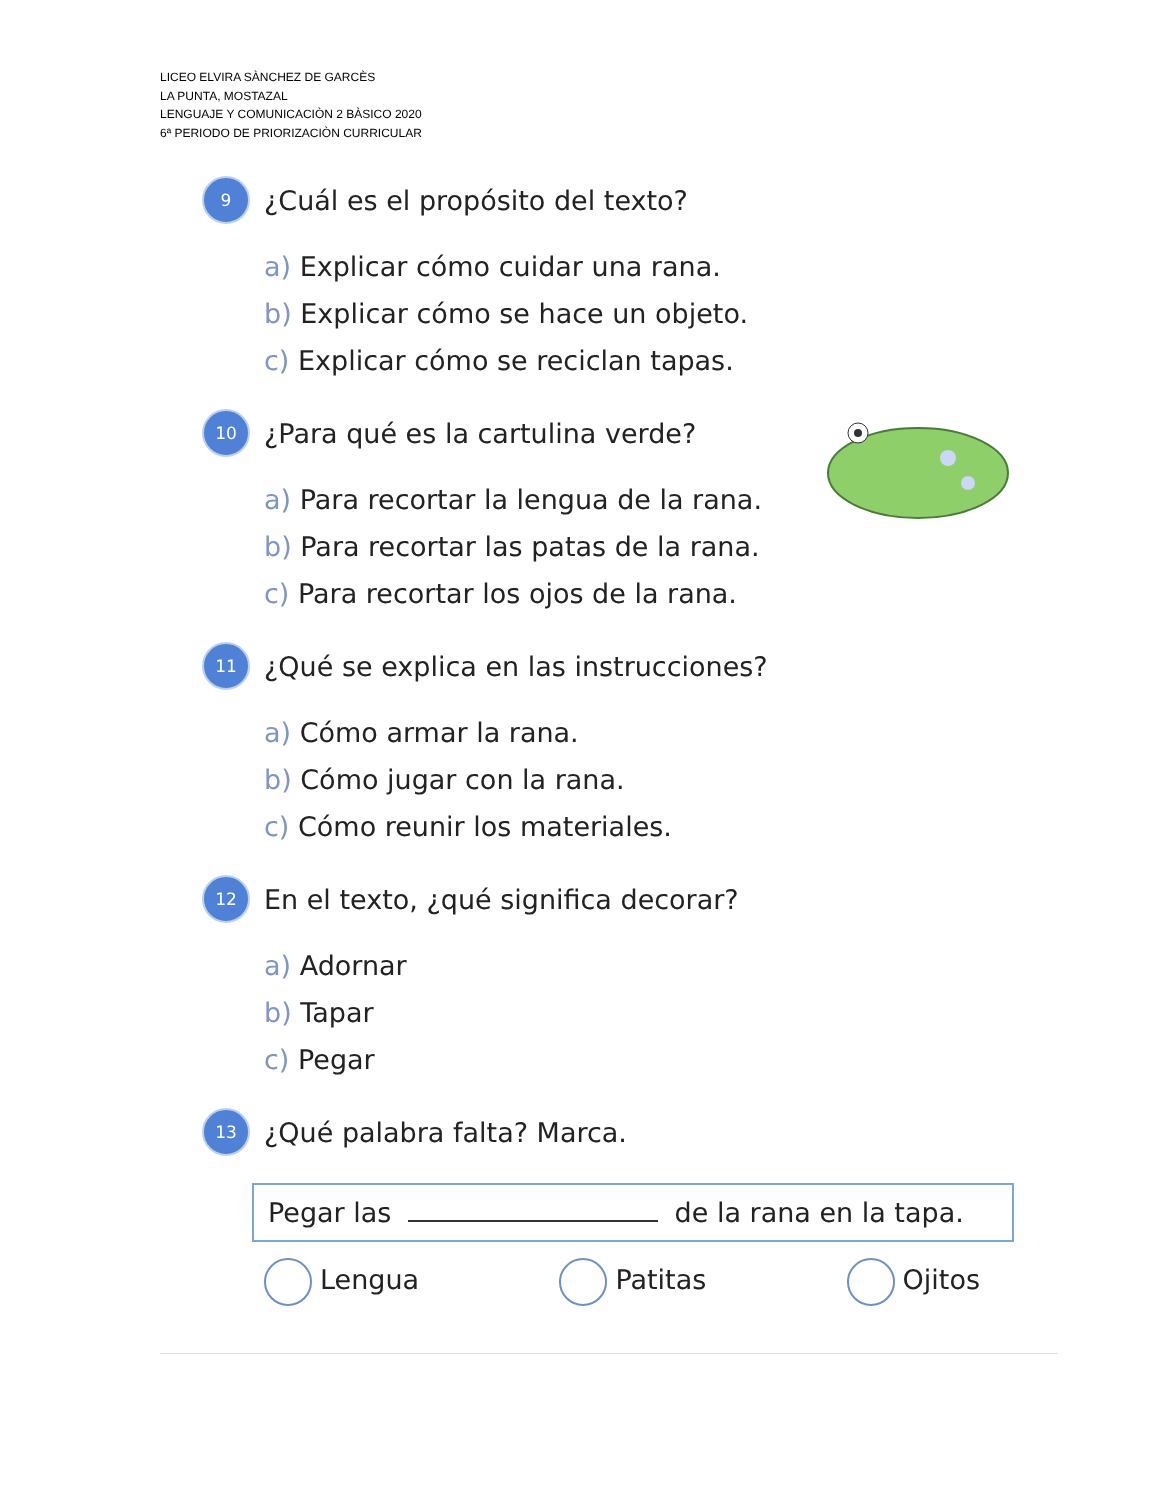LICEO ELVIRA SÀNCHEZ DE GARCÈS
LA PUNTA, MOSTAZAL
LENGUAJE Y COMUNICACIÒN 2 BÀSICO 2020
6ª PERIODO DE PRIORIZACIÒN CURRICULAR
9 ¿Cuál es el propósito del texto?
a) Explicar cómo cuidar una rana.
b) Explicar cómo se hace un objeto.
c) Explicar cómo se reciclan tapas.
10 ¿Para qué es la cartulina verde?
a) Para recortar la lengua de la rana.
b) Para recortar las patas de la rana.
c) Para recortar los ojos de la rana.
11 ¿Qué se explica en las instrucciones?
a) Cómo armar la rana.
b) Cómo jugar con la rana.
c) Cómo reunir los materiales.
12 En el texto, ¿qué significa decorar?
a) Adornar
b) Tapar
c) Pegar
13 ¿Qué palabra falta? Marca.
Pegar las de la rana en la tapa.
Lengua Patitas Ojitos